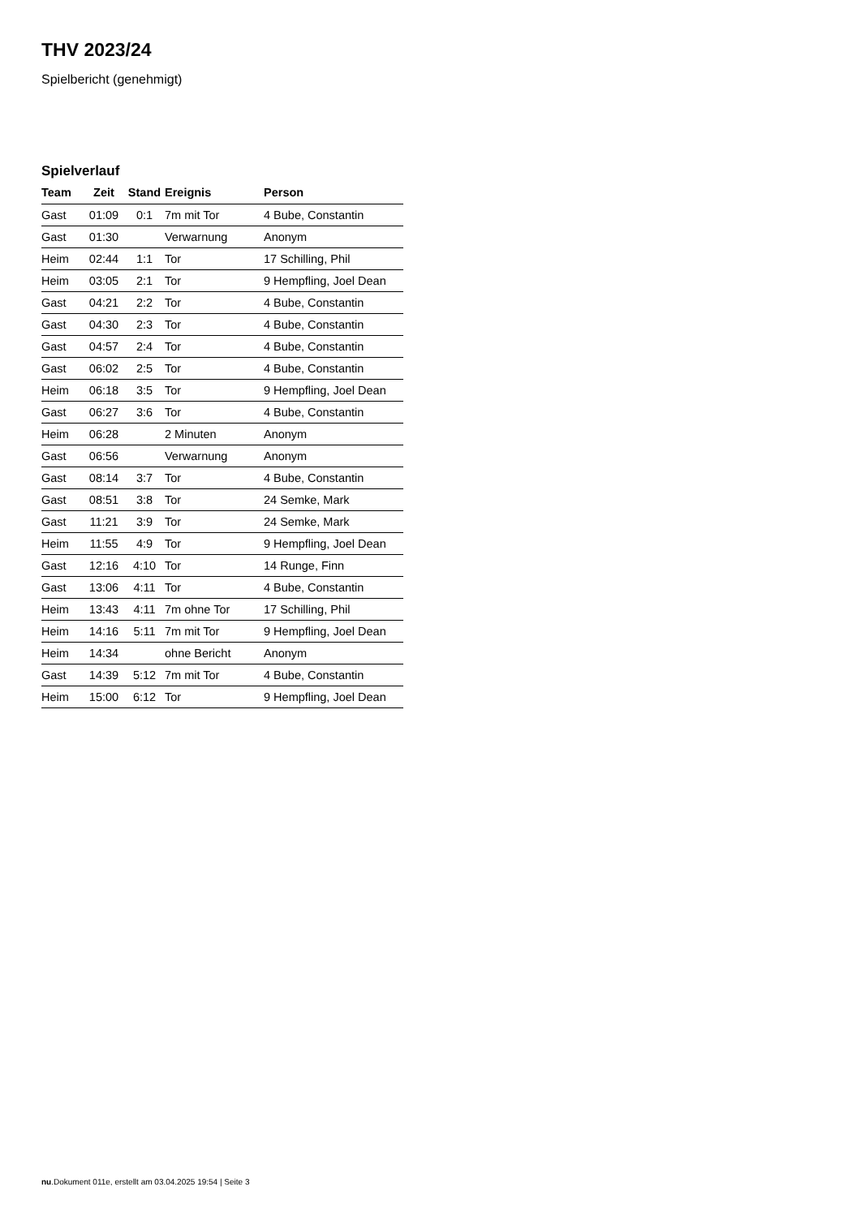THV 2023/24
Spielbericht (genehmigt)
Spielverlauf
| Team | Zeit | Stand | Ereignis | Person |
| --- | --- | --- | --- | --- |
| Gast | 01:09 | 0:1 | 7m mit Tor | 4 Bube, Constantin |
| Gast | 01:30 | | Verwarnung | Anonym |
| Heim | 02:44 | 1:1 | Tor | 17 Schilling, Phil |
| Heim | 03:05 | 2:1 | Tor | 9 Hempfling, Joel Dean |
| Gast | 04:21 | 2:2 | Tor | 4 Bube, Constantin |
| Gast | 04:30 | 2:3 | Tor | 4 Bube, Constantin |
| Gast | 04:57 | 2:4 | Tor | 4 Bube, Constantin |
| Gast | 06:02 | 2:5 | Tor | 4 Bube, Constantin |
| Heim | 06:18 | 3:5 | Tor | 9 Hempfling, Joel Dean |
| Gast | 06:27 | 3:6 | Tor | 4 Bube, Constantin |
| Heim | 06:28 | | 2 Minuten | Anonym |
| Gast | 06:56 | | Verwarnung | Anonym |
| Gast | 08:14 | 3:7 | Tor | 4 Bube, Constantin |
| Gast | 08:51 | 3:8 | Tor | 24 Semke, Mark |
| Gast | 11:21 | 3:9 | Tor | 24 Semke, Mark |
| Heim | 11:55 | 4:9 | Tor | 9 Hempfling, Joel Dean |
| Gast | 12:16 | 4:10 | Tor | 14 Runge, Finn |
| Gast | 13:06 | 4:11 | Tor | 4 Bube, Constantin |
| Heim | 13:43 | 4:11 | 7m ohne Tor | 17 Schilling, Phil |
| Heim | 14:16 | 5:11 | 7m mit Tor | 9 Hempfling, Joel Dean |
| Heim | 14:34 | | ohne Bericht | Anonym |
| Gast | 14:39 | 5:12 | 7m mit Tor | 4 Bube, Constantin |
| Heim | 15:00 | 6:12 | Tor | 9 Hempfling, Joel Dean |
nu.Dokument 011e, erstellt am 03.04.2025 19:54 | Seite 3